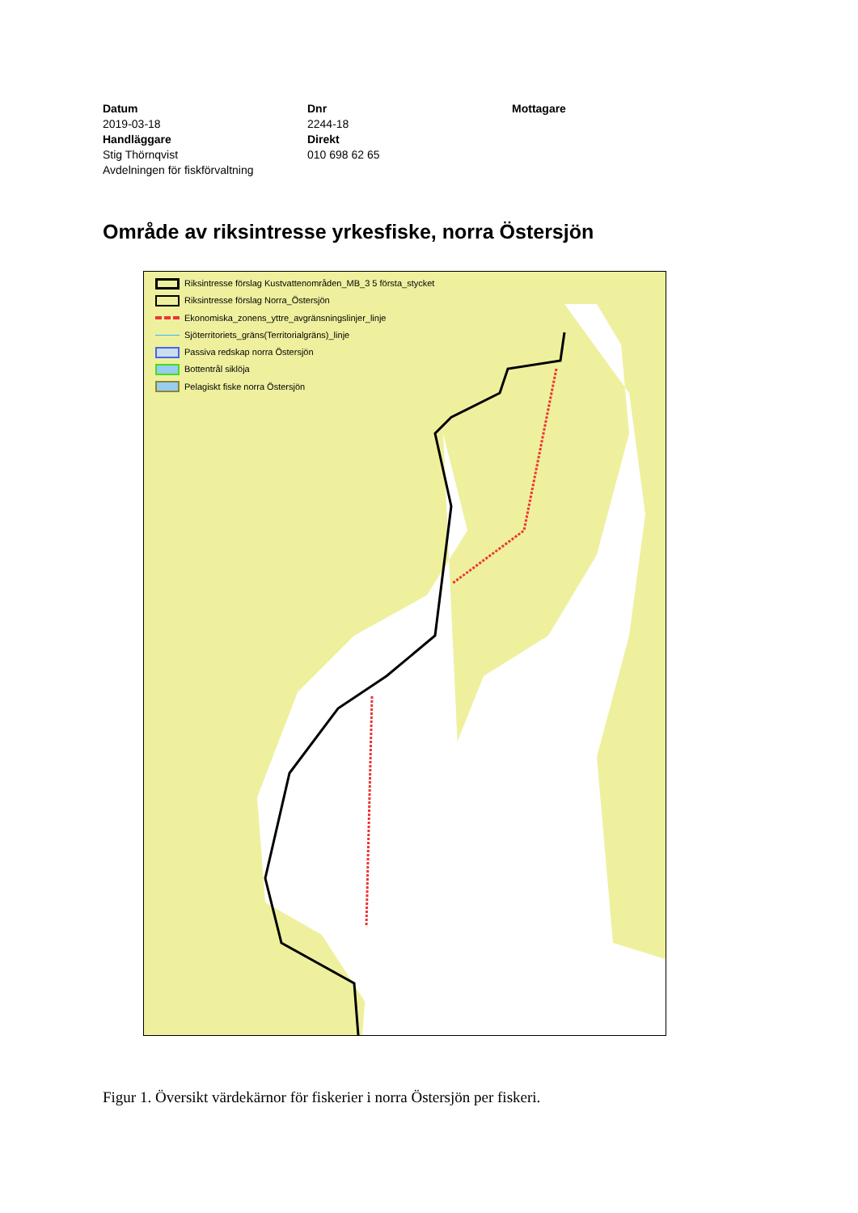Datum
2019-03-18
Handläggare
Stig Thörnqvist
Avdelningen för fiskförvaltning
Dnr
2244-18
Direkt
010 698 62 65
Mottagare
Område av riksintresse yrkesfiske, norra Östersjön
Riksintresse förslag Kustvattenområden_MB_3 5 första_stycket
Riksintresse förslag Norra_Östersjön
Ekonomiska_zonens_yttre_avgränsningslinjer_linje
Sjöterritoriets_gräns(Territorialgräns)_linje
Passiva redskap norra Östersjön
Bottentrål siklöja
Pelagiskt fiske norra Östersjön
Figur 1. Översikt värdekärnor för fiskerier i norra Östersjön per fiskeri.